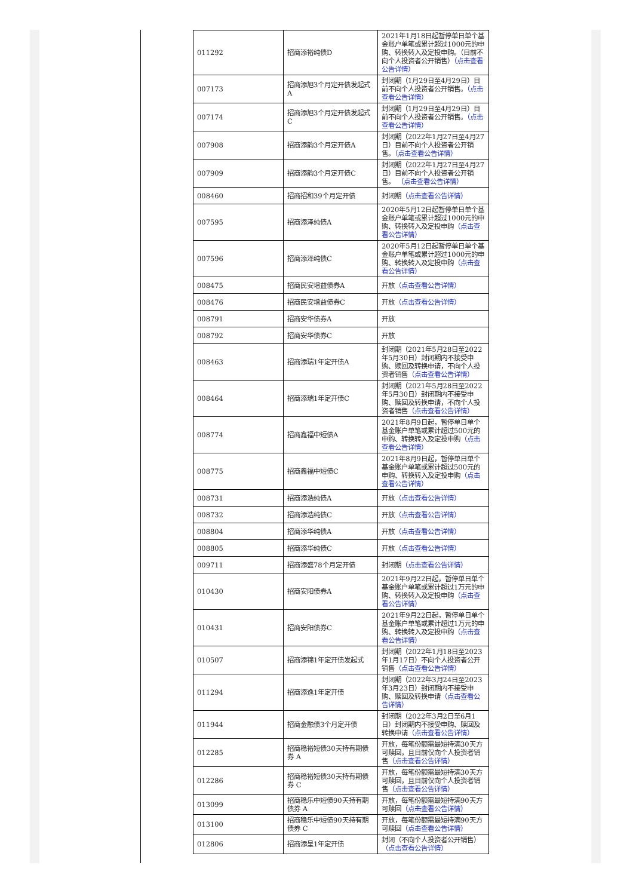| 011292 | 招商添裕纯债D | 2021年1月18日起暂停单日单个基金账户单笔或累计超过1000元的申购、转换转入及定投申购。（目前不向个人投资者公开销售） （点击查看公告详情） |
| 007173 | 招商添旭3个月定开债发起式A | 封闭期（1月29日至4月29日）目前不向个人投资者公开销售。 （点击查看公告详情） |
| 007174 | 招商添旭3个月定开债发起式C | 封闭期（1月29日至4月29日）目前不向个人投资者公开销售。 （点击查看公告详情） |
| 007908 | 招商添韵3个月定开债A | 封闭期（2022年1月27日至4月27日）目前不向个人投资者公开销售。 （点击查看公告详情） |
| 007909 | 招商添韵3个月定开债C | 封闭期（2022年1月27日至4月27日）目前不向个人投资者公开销售。 （点击查看公告详情） |
| 008460 | 招商招和39个月定开债 | 封闭期 （点击查看公告详情） |
| 007595 | 招商添泽纯债A | 2020年5月12日起暂停单日单个基金账户单笔或累计超过1000元的申购、转换转入及定投申购 （点击查看公告详情） |
| 007596 | 招商添泽纯债C | 2020年5月12日起暂停单日单个基金账户单笔或累计超过1000元的申购、转换转入及定投申购 （点击查看公告详情） |
| 008475 | 招商民安增益债券A | 开放 （点击查看公告详情） |
| 008476 | 招商民安增益债券C | 开放 （点击查看公告详情） |
| 008791 | 招商安华债券A | 开放 |
| 008792 | 招商安华债券C | 开放 |
| 008463 | 招商添瑞1年定开债A | 封闭期（2021年5月28日至2022年5月30日）封闭期内不接受申购、赎回及转换申请，不向个人投资者销售 （点击查看公告详情） |
| 008464 | 招商添瑞1年定开债C | 封闭期（2021年5月28日至2022年5月30日）封闭期内不接受申购、赎回及转换申请，不向个人投资者销售 （点击查看公告详情） |
| 008774 | 招商鑫福中短债A | 2021年8月9日起，暂停单日单个基金账户单笔或累计超过500元的申购、转换转入及定投申购 （点击查看公告详情） |
| 008775 | 招商鑫福中短债C | 2021年8月9日起，暂停单日单个基金账户单笔或累计超过500元的申购、转换转入及定投申购 （点击查看公告详情） |
| 008731 | 招商添浩纯债A | 开放 （点击查看公告详情） |
| 008732 | 招商添浩纯债C | 开放 （点击查看公告详情） |
| 008804 | 招商添华纯债A | 开放 （点击查看公告详情） |
| 008805 | 招商添华纯债C | 开放 （点击查看公告详情） |
| 009711 | 招商添盛78个月定开债 | 封闭期 （点击查看公告详情） |
| 010430 | 招商安阳债券A | 2021年9月22日起，暂停单日单个基金账户单笔或累计超过1万元的申购、转换转入及定投申购 （点击查看公告详情） |
| 010431 | 招商安阳债券C | 2021年9月22日起，暂停单日单个基金账户单笔或累计超过1万元的申购、转换转入及定投申购 （点击查看公告详情） |
| 010507 | 招商添锦1年定开债发起式 | 封闭期（2022年1月18日至2023年1月17日）不向个人投资者公开销售 （点击查看公告详情） |
| 011294 | 招商添逸1年定开债 | 封闭期（2022年3月24日至2023年3月23日）封闭期内不接受申购、赎回及转换申请 （点击查看公告详情） |
| 011944 | 招商金融债3个月定开债 | 封闭期（2022年3月2日至6月1日）封闭期内不接受申购、赎回及转换申请 （点击查看公告详情） |
| 012285 | 招商稳裕短债30天持有期债券 A | 开放，每笔份额需最短持满30天方可赎回，且目前仅向个人投资者销售 （点击查看公告详情） |
| 012286 | 招商稳裕短债30天持有期债券 C | 开放，每笔份额需最短持满30天方可赎回，且目前仅向个人投资者销售 （点击查看公告详情） |
| 013099 | 招商稳乐中短债90天持有期债券 A | 开放，每笔份额需最短持满90天方可赎回 （点击查看公告详情） |
| 013100 | 招商稳乐中短债90天持有期债券 C | 开放，每笔份额需最短持满90天方可赎回 （点击查看公告详情） |
| 012806 | 招商添呈1年定开债 | 封闭（不向个人投资者公开销售） （点击查看公告详情） |